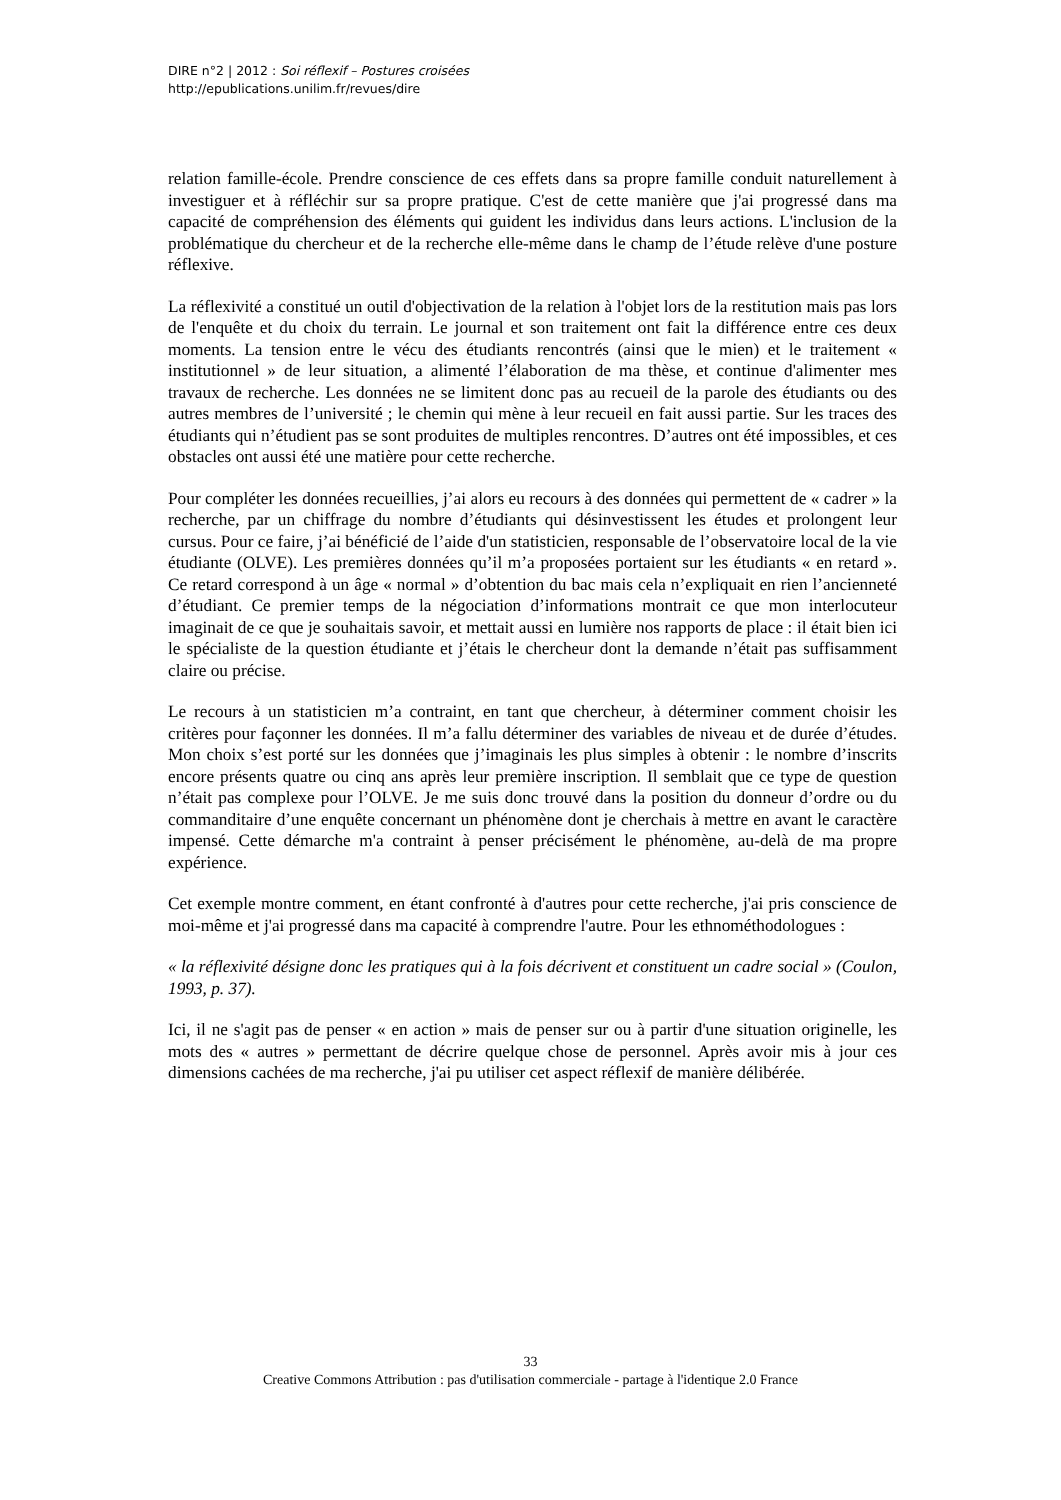DIRE n°2 | 2012 : Soi réflexif – Postures croisées
http://epublications.unilim.fr/revues/dire
relation famille-école. Prendre conscience de ces effets dans sa propre famille conduit naturellement à investiguer et à réfléchir sur sa propre pratique. C'est de cette manière que j'ai progressé dans ma capacité de compréhension des éléments qui guident les individus dans leurs actions. L'inclusion de la problématique du chercheur et de la recherche elle-même dans le champ de l’étude relève d'une posture réflexive.
La réflexivité a constitué un outil d'objectivation de la relation à l'objet lors de la restitution mais pas lors de l'enquête et du choix du terrain. Le journal et son traitement ont fait la différence entre ces deux moments. La tension entre le vécu des étudiants rencontrés (ainsi que le mien) et le traitement « institutionnel » de leur situation, a alimenté l’élaboration de ma thèse, et continue d'alimenter mes travaux de recherche. Les données ne se limitent donc pas au recueil de la parole des étudiants ou des autres membres de l’université ; le chemin qui mène à leur recueil en fait aussi partie. Sur les traces des étudiants qui n’étudient pas se sont produites de multiples rencontres. D’autres ont été impossibles, et ces obstacles ont aussi été une matière pour cette recherche.
Pour compléter les données recueillies, j’ai alors eu recours à des données qui permettent de « cadrer » la recherche, par un chiffrage du nombre d’étudiants qui désinvestissent les études et prolongent leur cursus. Pour ce faire, j’ai bénéficié de l’aide d'un statisticien, responsable de l’observatoire local de la vie étudiante (OLVE). Les premières données qu’il m’a proposées portaient sur les étudiants « en retard ». Ce retard correspond à un âge « normal » d’obtention du bac mais cela n’expliquait en rien l’ancienneté d’étudiant. Ce premier temps de la négociation d’informations montrait ce que mon interlocuteur imaginait de ce que je souhaitais savoir, et mettait aussi en lumière nos rapports de place : il était bien ici le spécialiste de la question étudiante et j’étais le chercheur dont la demande n’était pas suffisamment claire ou précise.
Le recours à un statisticien m’a contraint, en tant que chercheur, à déterminer comment choisir les critères pour façonner les données. Il m’a fallu déterminer des variables de niveau et de durée d’études. Mon choix s’est porté sur les données que j’imaginais les plus simples à obtenir : le nombre d’inscrits encore présents quatre ou cinq ans après leur première inscription. Il semblait que ce type de question n’était pas complexe pour l’OLVE. Je me suis donc trouvé dans la position du donneur d’ordre ou du commanditaire d’une enquête concernant un phénomène dont je cherchais à mettre en avant le caractère impensé. Cette démarche m'a contraint à penser précisément le phénomène, au-delà de ma propre expérience.
Cet exemple montre comment, en étant confronté à d'autres pour cette recherche, j'ai pris conscience de moi-même et j'ai progressé dans ma capacité à comprendre l'autre. Pour les ethnométhodologues :
« la réflexivité désigne donc les pratiques qui à la fois décrivent et constituent un cadre social » (Coulon, 1993, p. 37).
Ici, il ne s'agit pas de penser « en action » mais de penser sur ou à partir d'une situation originelle, les mots des « autres » permettant de décrire quelque chose de personnel. Après avoir mis à jour ces dimensions cachées de ma recherche, j'ai pu utiliser cet aspect réflexif de manière délibérée.
33
Creative Commons Attribution : pas d'utilisation commerciale - partage à l'identique 2.0 France